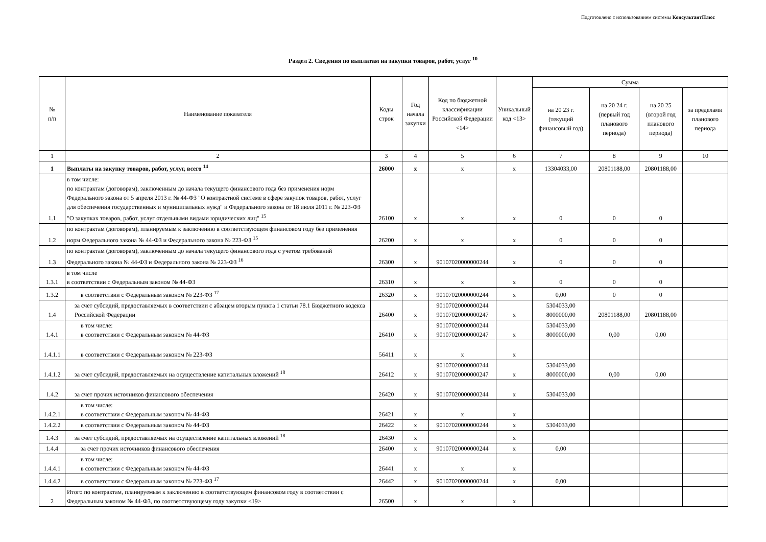Подготовлено с использованием системы КонсультантПлюс
Раздел 2. Сведения по выплатам на закупки товаров, работ, услуг <sup>10</sup>
| № п/п | Наименование показателя | Коды строк | Год начала закупки | Код по бюджетной классификации Российской Федерации <14> | Уникальный код <13> | Сумма | | | |
| --- | --- | --- | --- | --- | --- | --- | --- | --- | --- |
| | | | | | | на 20 23 г. (текущий финансовый год) | на 20 24 г. (первый год планового периода) | на 20 25 (второй год планового периода) | за пределами планового периода |
| 1 | 2 | 3 | 4 | 5 | 6 | 7 | 8 | 9 | 10 |
| 1 | Выплаты на закупку товаров, работ, услуг, всего <sup>14</sup> | 26000 | x | x | x | 13304033,00 | 20801188,00 | 20801188,00 | |
| 1.1 | в том числе: по контрактам (договорам), заключенным до начала текущего финансового года без применения норм Федерального закона от 5 апреля 2013 г. № 44-ФЗ "О контрактной системе в сфере закупок товаров, работ, услуг для обеспечения государственных и муниципальных нужд" и Федерального закона от 18 июля 2011 г. № 223-ФЗ "О закупках товаров, работ, услуг отдельными видами юридических лиц" <sup>15</sup> | 26100 | x | x | x | 0 | 0 | 0 | |
| 1.2 | по контрактам (договорам), планируемым к заключению в соответствующем финансовом году без применения норм Федерального закона № 44-ФЗ и Федерального закона № 223-ФЗ <sup>15</sup> | 26200 | x | x | x | 0 | 0 | 0 | |
| 1.3 | по контрактам (договорам), заключенным до начала текущего финансового года с учетом требований Федерального закона № 44-ФЗ и Федерального закона № 223-ФЗ <sup>16</sup> | 26300 | x | 90107020000000244 | x | 0 | 0 | 0 | |
| 1.3.1 | в том числе в соответствии с Федеральным законом № 44-ФЗ | 26310 | x | x | x | 0 | 0 | 0 | |
| 1.3.2 | в соответствии с Федеральным законом № 223-ФЗ <sup>17</sup> | 26320 | x | 90107020000000244 | x | 0,00 | 0 | 0 | |
| 1.4 | за счет субсидий, предоставляемых в соответствии с абзацем вторым пункта 1 статьи 78.1 Бюджетного кодекса Российской Федерации | 26400 | x | 90107020000000244 90107020000000247 | x | 5304033,00 8000000,00 | 20801188,00 | 20801188,00 | |
| 1.4.1 | в том числе: в соответствии с Федеральным законом № 44-ФЗ | 26410 | x | 90107020000000244 90107020000000247 | x | 5304033,00 8000000,00 | 0,00 | 0,00 | |
| 1.4.1.1 | в соответствии с Федеральным законом № 223-ФЗ | 56411 | x | x | x | | | | |
| 1.4.1.2 | за счет субсидий, предоставляемых на осуществление капитальных вложений <sup>18</sup> | 26412 | x | 90107020000000244 90107020000000247 | x | 5304033,00 8000000,00 | 0,00 | 0,00 | |
| 1.4.2 | за счет прочих источников финансового обеспечения | 26420 | x | 90107020000000244 | x | 5304033,00 | | | |
| 1.4.2.1 | в том числе: в соответствии с Федеральным законом № 44-ФЗ | 26421 | x | x | x | | | | |
| 1.4.2.2 | в соответствии с Федеральным законом № 44-ФЗ | 26422 | x | 90107020000000244 | x | 5304033,00 | | | |
| 1.4.3 | за счет субсидий, предоставляемых на осуществление капитальных вложений <sup>18</sup> | 26430 | x | | x | | | | |
| 1.4.4 | за счет прочих источников финансового обеспечения | 26400 | x | 90107020000000244 | x | 0,00 | | | |
| 1.4.4.1 | в том числе: в соответствии с Федеральным законом № 44-ФЗ | 26441 | x | x | x | | | | |
| 1.4.4.2 | в соответствии с Федеральным законом № 223-ФЗ <sup>17</sup> | 26442 | x | 90107020000000244 | x | 0,00 | | | |
| 2 | Итого по контрактам, планируемым к заключению в соответствующем финансовом году в соответствии с Федеральным законом № 44-ФЗ, по соответствующему году закупки <19> | 26500 | x | x | x | | | | |